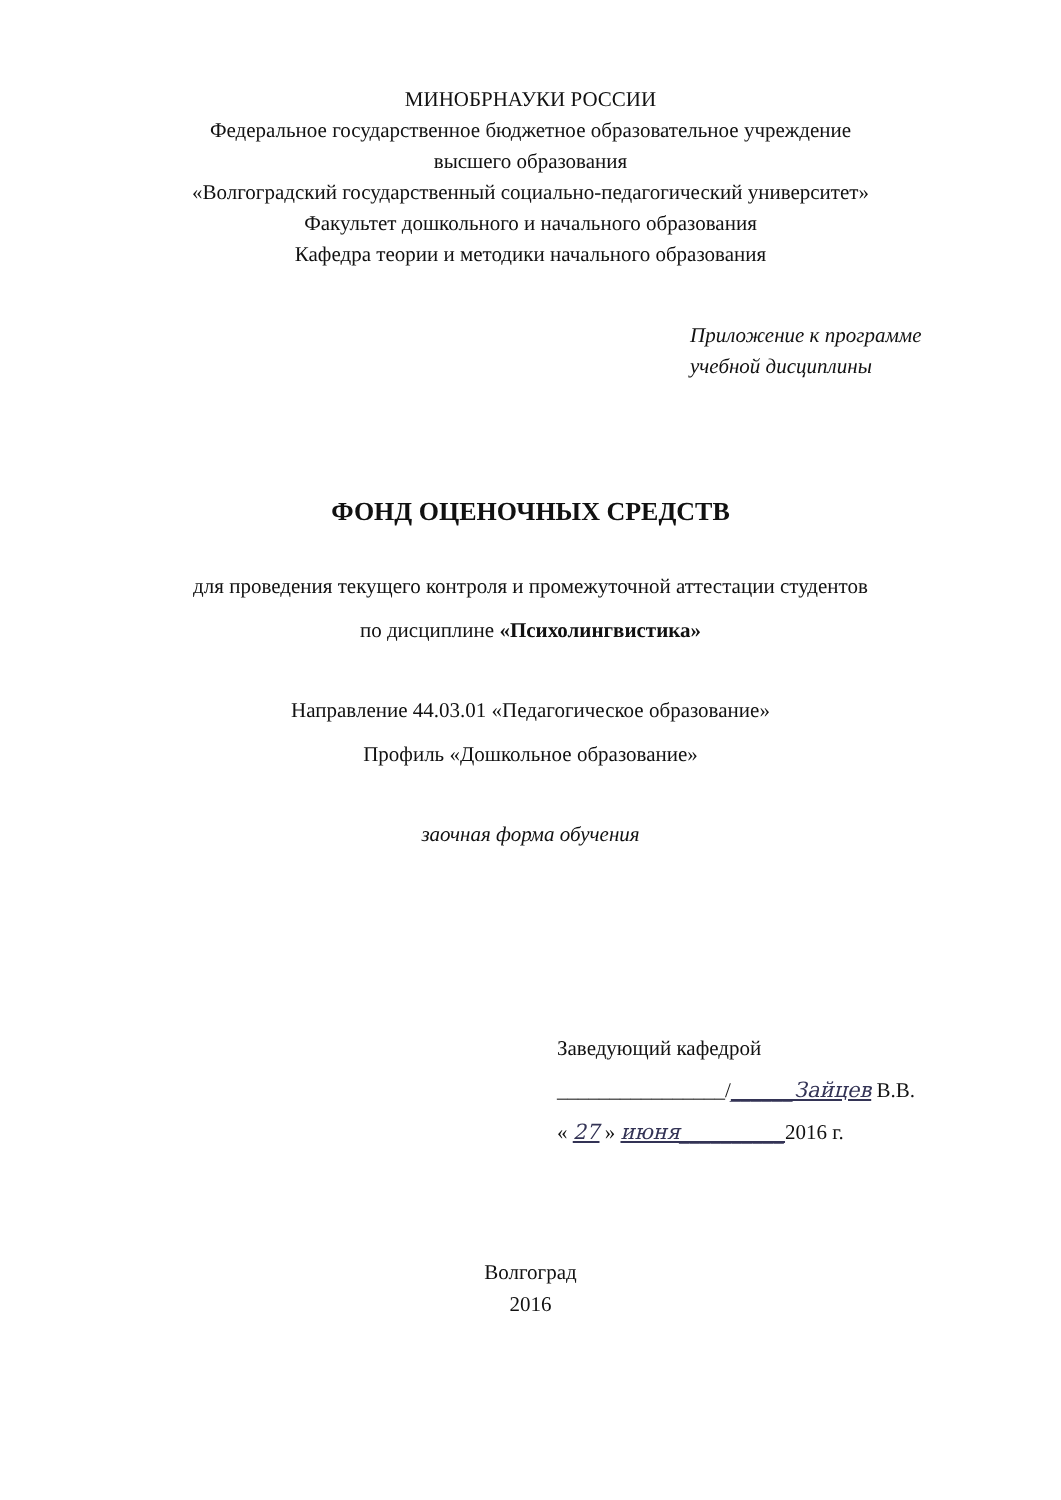МИНОБРНАУКИ РОССИИ
Федеральное государственное бюджетное образовательное учреждение
высшего образования
«Волгоградский государственный социально-педагогический университет»
Факультет дошкольного и начального образования
Кафедра теории и методики начального образования
Приложение к программе
учебной дисциплины
ФОНД ОЦЕНОЧНЫХ СРЕДСТВ
для проведения текущего контроля и промежуточной аттестации студентов
по дисциплине «Психолингвистика»
Направление 44.03.01 «Педагогическое образование»
Профиль «Дошкольное образование»
заочная форма обучения
Заведующий кафедрой
________________/______Зайцев В.В.
« 27 » июня__________2016 г.
Волгоград
2016